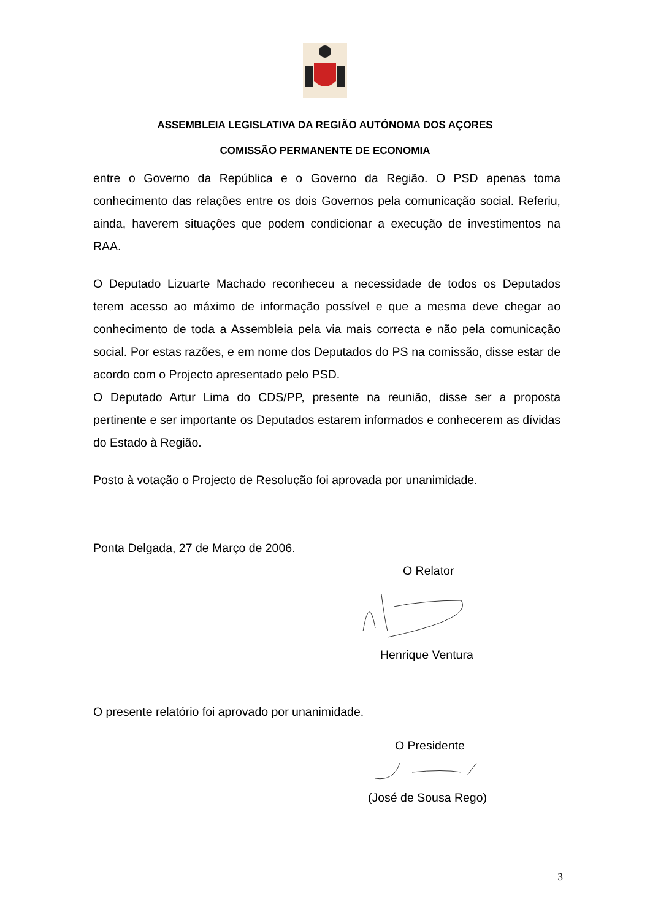ASSEMBLEIA LEGISLATIVA DA REGIÃO AUTÓNOMA DOS AÇORES
COMISSÃO PERMANENTE DE ECONOMIA
entre o Governo da República e o Governo da Região. O PSD apenas toma conhecimento das relações entre os dois Governos pela comunicação social. Referiu, ainda, haverem situações que podem condicionar a execução de investimentos na RAA.
O Deputado Lizuarte Machado reconheceu a necessidade de todos os Deputados terem acesso ao máximo de informação possível e que a mesma deve chegar ao conhecimento de toda a Assembleia pela via mais correcta e não pela comunicação social. Por estas razões, e em nome dos Deputados do PS na comissão, disse estar de acordo com o Projecto apresentado pelo PSD.
O Deputado Artur Lima do CDS/PP, presente na reunião, disse ser a proposta pertinente e ser importante os Deputados estarem informados e conhecerem as dívidas do Estado à Região.
Posto à votação o Projecto de Resolução foi aprovada por unanimidade.
Ponta Delgada, 27 de Março de 2006.
O Relator
Henrique Ventura
O presente relatório foi aprovado por unanimidade.
O Presidente
(José de Sousa Rego)
3